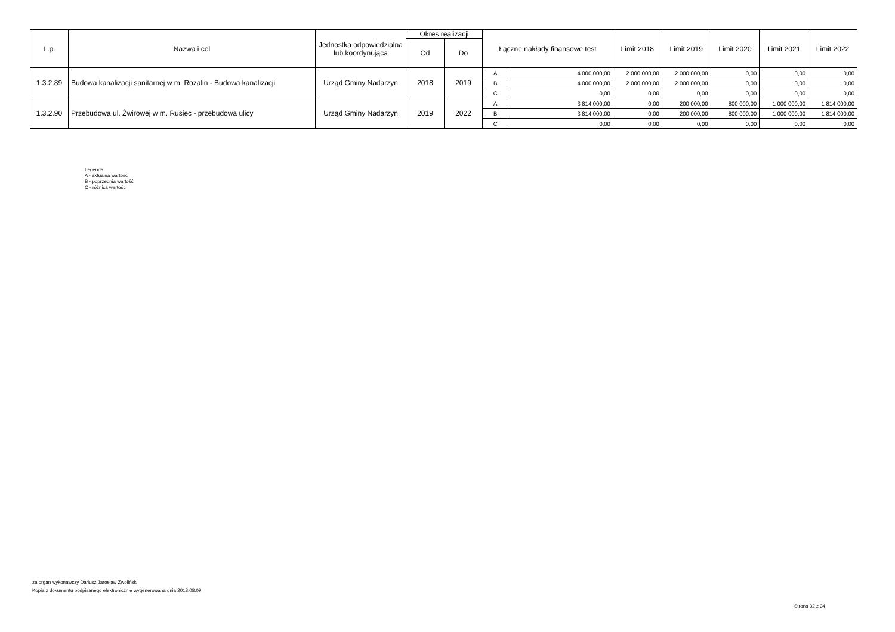| L.p. | Nazwa i cel | Jednostka odpowiedzialna lub koordynująca | Okres realizacji | | Łączne nakłady finansowe test | | Limit 2018 | Limit 2019 | Limit 2020 | Limit 2021 | Limit 2022 |
| --- | --- | --- | --- | --- | --- | --- | --- | --- | --- | --- | --- |
| | | | Od | Do | | | | | | | |
| 1.3.2.89 | Budowa kanalizacji sanitarnej w m. Rozalin - Budowa kanalizacji | Urząd Gminy Nadarzyn | 2018 | 2019 | A | 4 000 000,00 | 2 000 000,00 | 2 000 000,00 | 0,00 | 0,00 | 0,00 |
| | | | | | B | 4 000 000,00 | 2 000 000,00 | 2 000 000,00 | 0,00 | 0,00 | 0,00 |
| | | | | | C | 0,00 | 0,00 | 0,00 | 0,00 | 0,00 | 0,00 |
| 1.3.2.90 | Przebudowa ul. Żwirowej w m. Rusiec - przebudowa ulicy | Urząd Gminy Nadarzyn | 2019 | 2022 | A | 3 814 000,00 | 0,00 | 200 000,00 | 800 000,00 | 1 000 000,00 | 1 814 000,00 |
| | | | | | B | 3 814 000,00 | 0,00 | 200 000,00 | 800 000,00 | 1 000 000,00 | 1 814 000,00 |
| | | | | | C | 0,00 | 0,00 | 0,00 | 0,00 | 0,00 | 0,00 |
Legenda:
A - aktualna wartość
B - poprzednia wartość
C - różnica wartości
za organ wykonawczy Dariusz Jarosław Zwoliński
Kopia z dokumentu podpisanego elektronicznie wygenerowana dnia 2018.08.09
Strona 32 z 34